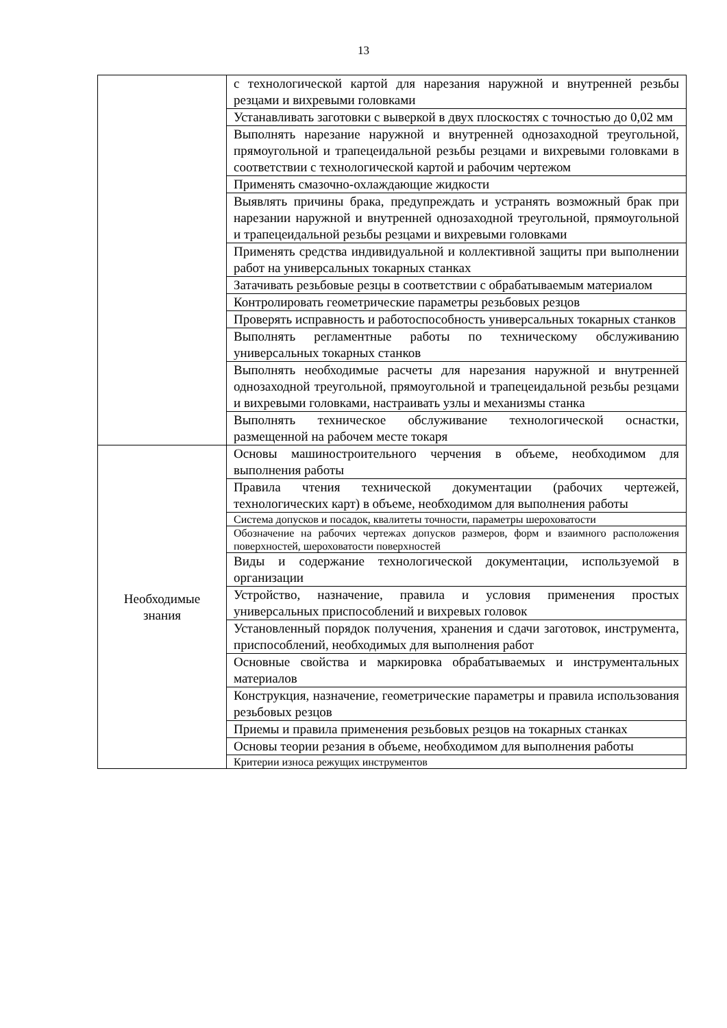13
| | с технологической картой для нарезания наружной и внутренней резьбы резцами и вихревыми головками |
| | Устанавливать заготовки с выверкой в двух плоскостях с точностью до 0,02 мм |
| | Выполнять нарезание наружной и внутренней однозаходной треугольной, прямоугольной и трапецеидальной резьбы резцами и вихревыми головками в соответствии с технологической картой и рабочим чертежом |
| | Применять смазочно-охлаждающие жидкости |
| | Выявлять причины брака, предупреждать и устранять возможный брак при нарезании наружной и внутренней однозаходной треугольной, прямоугольной и трапецеидальной резьбы резцами и вихревыми головками |
| | Применять средства индивидуальной и коллективной защиты при выполнении работ на универсальных токарных станках |
| | Затачивать резьбовые резцы в соответствии с обрабатываемым материалом |
| | Контролировать геометрические параметры резьбовых резцов |
| | Проверять исправность и работоспособность универсальных токарных станков |
| | Выполнять регламентные работы по техническому обслуживанию универсальных токарных станков |
| | Выполнять необходимые расчеты для нарезания наружной и внутренней однозаходной треугольной, прямоугольной и трапецеидальной резьбы резцами и вихревыми головками, настраивать узлы и механизмы станка |
| | Выполнять техническое обслуживание технологической оснастки, размещенной на рабочем месте токаря |
| Необходимые знания | Основы машиностроительного черчения в объеме, необходимом для выполнения работы |
| | Правила чтения технической документации (рабочих чертежей, технологических карт) в объеме, необходимом для выполнения работы |
| | Система допусков и посадок, квалитеты точности, параметры шероховатости |
| | Обозначение на рабочих чертежах допусков размеров, форм и взаимного расположения поверхностей, шероховатости поверхностей |
| | Виды и содержание технологической документации, используемой в организации |
| | Устройство, назначение, правила и условия применения простых универсальных приспособлений и вихревых головок |
| | Установленный порядок получения, хранения и сдачи заготовок, инструмента, приспособлений, необходимых для выполнения работ |
| | Основные свойства и маркировка обрабатываемых и инструментальных материалов |
| | Конструкция, назначение, геометрические параметры и правила использования резьбовых резцов |
| | Приемы и правила применения резьбовых резцов на токарных станках |
| | Основы теории резания в объеме, необходимом для выполнения работы |
| | Критерии износа режущих инструментов |